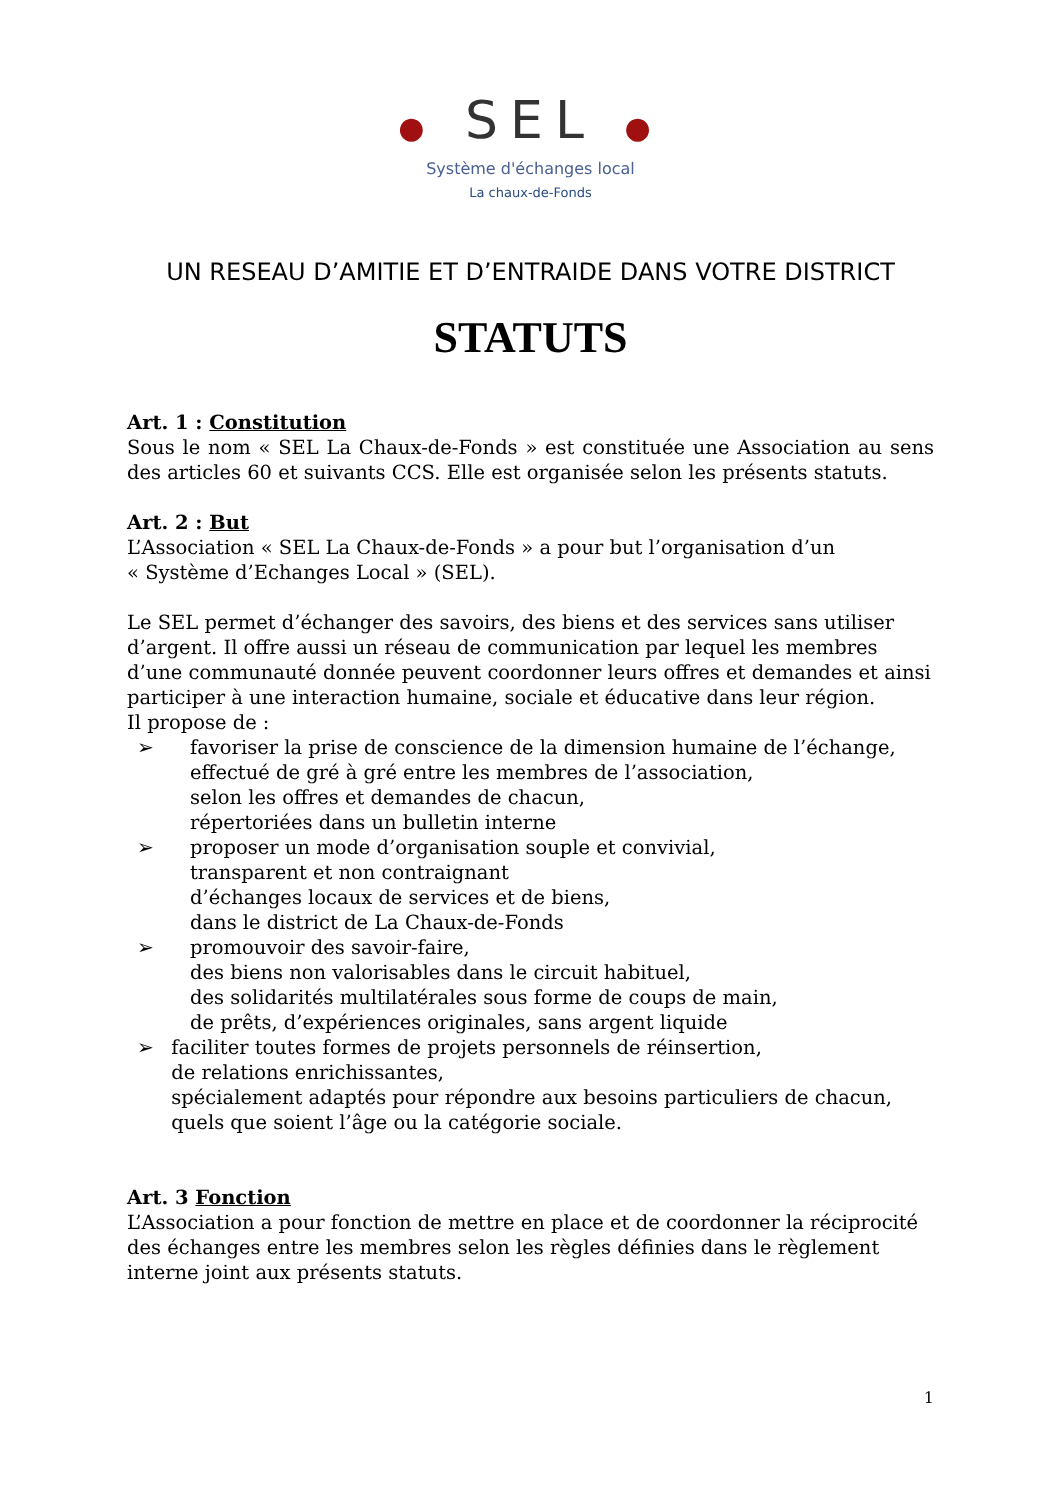● SEL ●
Système d'échanges local
La chaux-de-Fonds
UN RESEAU D’AMITIE ET D’ENTRAIDE DANS VOTRE DISTRICT
STATUTS
Art. 1 : Constitution
Sous le nom « SEL La Chaux-de-Fonds » est constituée une Association au sens des articles 60 et suivants CCS. Elle est organisée selon les présents statuts.
Art. 2 : But
L’Association « SEL La Chaux-de-Fonds » a pour but l’organisation d’un
« Système d’Echanges Local » (SEL).
Le SEL permet d’échanger des savoirs, des biens et des services sans utiliser d’argent. Il offre aussi un réseau de communication par lequel les membres d’une communauté donnée peuvent coordonner leurs offres et demandes et ainsi participer à une interaction humaine, sociale et éducative dans leur région.
Il propose de :
➢ favoriser la prise de conscience de la dimension humaine de l’échange,
effectué de gré à gré entre les membres de l’association,
selon les offres et demandes de chacun,
répertoriées dans un bulletin interne
➢ proposer un mode d’organisation souple et convivial,
transparent et non contraignant
d’échanges locaux de services et de biens,
dans le district de La Chaux-de-Fonds
➢ promouvoir des savoir-faire,
des biens non valorisables dans le circuit habituel,
des solidarités multilatérales sous forme de coups de main,
de prêts, d’expériences originales, sans argent liquide
➢ faciliter toutes formes de projets personnels de réinsertion,
de relations enrichissantes,
spécialement adaptés pour répondre aux besoins particuliers de chacun, quels que soient l’âge ou la catégorie sociale.
Art. 3 Fonction
L’Association a pour fonction de mettre en place et de coordonner la réciprocité des échanges entre les membres selon les règles définies dans le règlement interne joint aux présents statuts.
1